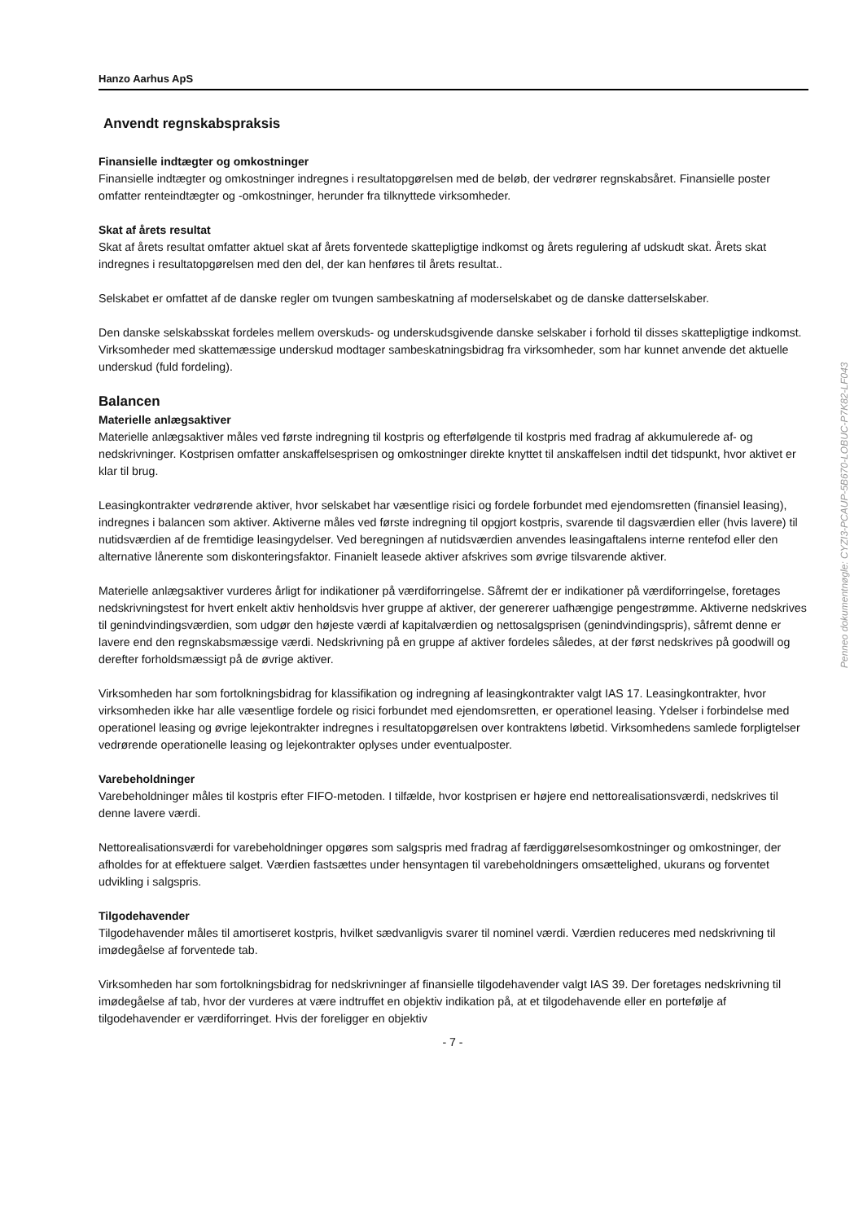Hanzo Aarhus ApS
Anvendt regnskabspraksis
Finansielle indtægter og omkostninger
Finansielle indtægter og omkostninger indregnes i resultatopgørelsen med de beløb, der vedrører regnskabsåret. Finansielle poster omfatter renteindtægter og -omkostninger, herunder fra tilknyttede virksomheder.
Skat af årets resultat
Skat af årets resultat omfatter aktuel skat af årets forventede skattepligtige indkomst og årets regulering af udskudt skat. Årets skat indregnes i resultatopgørelsen med den del, der kan henføres til årets resultat..
Selskabet er omfattet af de danske regler om tvungen sambeskatning af moderselskabet og de danske datterselskaber.
Den danske selskabsskat fordeles mellem overskuds- og underskudsgivende danske selskaber i forhold til disses skattepligtige indkomst. Virksomheder med skattemæssige underskud modtager sambeskatningsbidrag fra virksomheder, som har kunnet anvende det aktuelle underskud (fuld fordeling).
Balancen
Materielle anlægsaktiver
Materielle anlægsaktiver måles ved første indregning til kostpris og efterfølgende til kostpris med fradrag af akkumulerede af- og nedskrivninger. Kostprisen omfatter anskaffelsesprisen og omkostninger direkte knyttet til anskaffelsen indtil det tidspunkt, hvor aktivet er klar til brug.
Leasingkontrakter vedrørende aktiver, hvor selskabet har væsentlige risici og fordele forbundet med ejendomsretten (finansiel leasing), indregnes i balancen som aktiver. Aktiverne måles ved første indregning til opgjort kostpris, svarende til dagsværdien eller (hvis lavere) til nutidsværdien af de fremtidige leasingydelser. Ved beregningen af nutidsværdien anvendes leasingaftalens interne rentefod eller den alternative lånerente som diskonteringsfaktor. Finanielt leasede aktiver afskrives som øvrige tilsvarende aktiver.
Materielle anlægsaktiver vurderes årligt for indikationer på værdiforringelse. Såfremt der er indikationer på værdiforringelse, foretages nedskrivningstest for hvert enkelt aktiv henholdsvis hver gruppe af aktiver, der genererer uafhængige pengestrømme. Aktiverne nedskrives til genindvindingsværdien, som udgør den højeste værdi af kapitalværdien og nettosalgsprisen (genindvindingspris), såfremt denne er lavere end den regnskabsmæssige værdi. Nedskrivning på en gruppe af aktiver fordeles således, at der først nedskrives på goodwill og derefter forholdsmæssigt på de øvrige aktiver.
Virksomheden har som fortolkningsbidrag for klassifikation og indregning af leasingkontrakter valgt IAS 17. Leasingkontrakter, hvor virksomheden ikke har alle væsentlige fordele og risici forbundet med ejendomsretten, er operationel leasing. Ydelser i forbindelse med operationel leasing og øvrige lejekontrakter indregnes i resultatopgørelsen over kontraktens løbetid. Virksomhedens samlede forpligtelser vedrørende operationelle leasing og lejekontrakter oplyses under eventualposter.
Varebeholdninger
Varebeholdninger måles til kostpris efter FIFO-metoden. I tilfælde, hvor kostprisen er højere end nettorealisationsværdi, nedskrives til denne lavere værdi.
Nettorealisationsværdi for varebeholdninger opgøres som salgspris med fradrag af færdiggørelsesomkostninger og omkostninger, der afholdes for at effektuere salget. Værdien fastsættes under hensyntagen til varebeholdningers omsættelighed, ukurans og forventet udvikling i salgspris.
Tilgodehavender
Tilgodehavender måles til amortiseret kostpris, hvilket sædvanligvis svarer til nominel værdi. Værdien reduceres med nedskrivning til imødegåelse af forventede tab.
Virksomheden har som fortolkningsbidrag for nedskrivninger af finansielle tilgodehavender valgt IAS 39. Der foretages nedskrivning til imødegåelse af tab, hvor der vurderes at være indtruffet en objektiv indikation på, at et tilgodehavende eller en portefølje af tilgodehavender er værdiforringet. Hvis der foreligger en objektiv
- 7 -
Penneo dokumentnøgle: CYZI3-PCAUP-5B670-LOBUC-P7K82-LF043